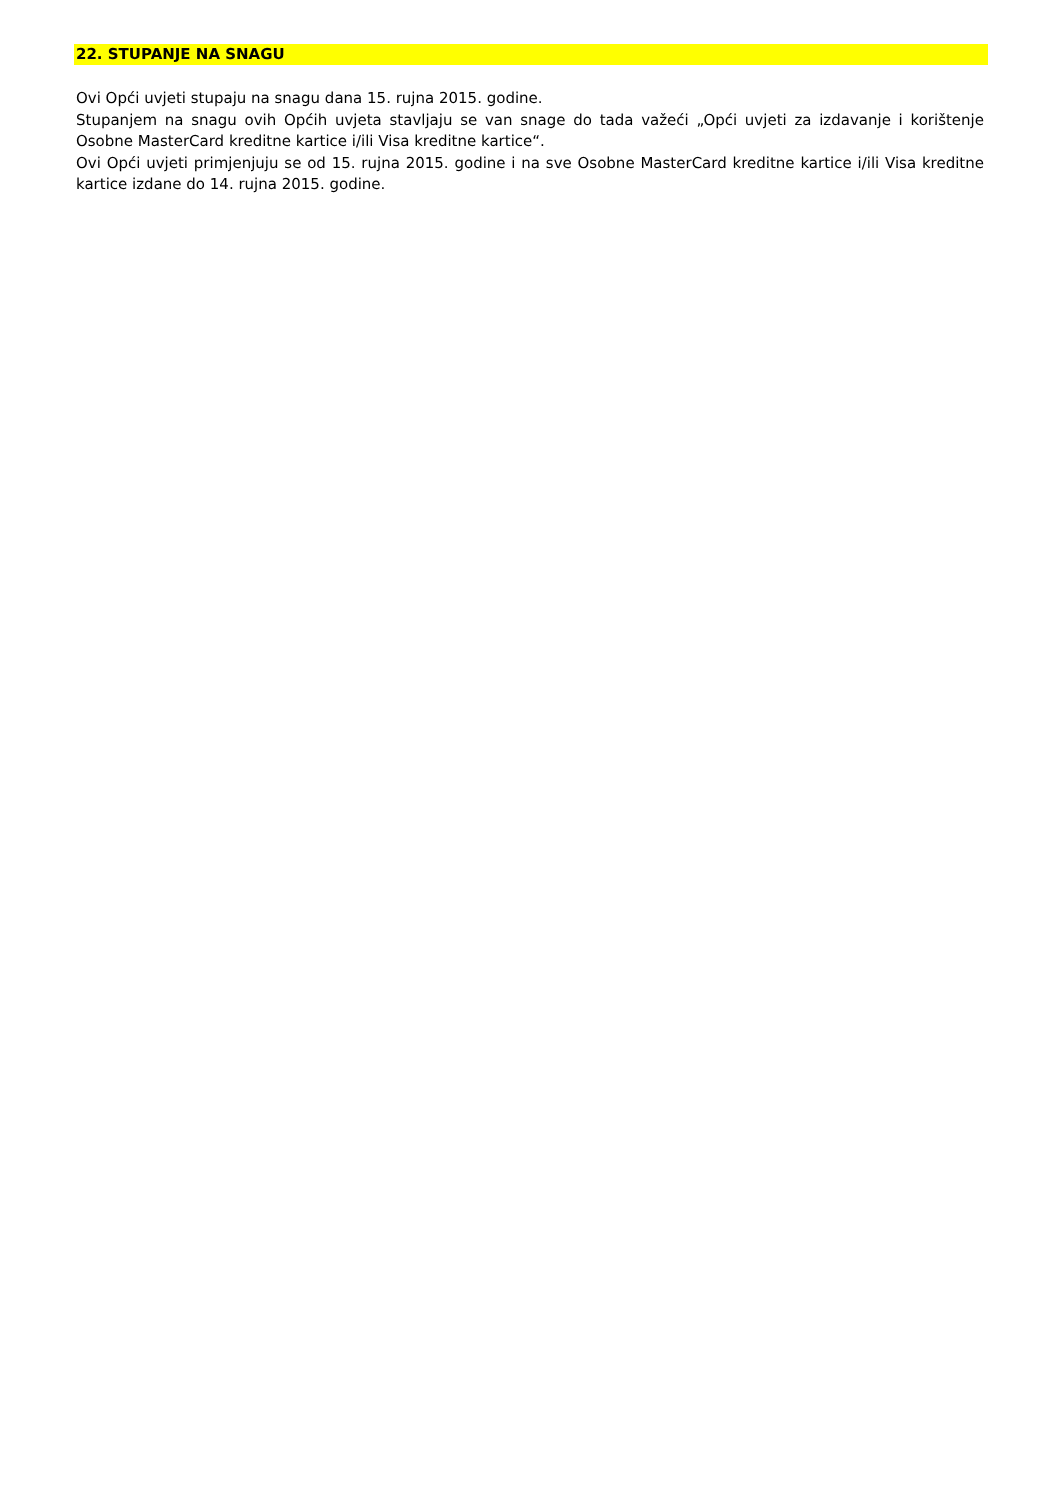22. STUPANJE NA SNAGU
Ovi Opći uvjeti stupaju na snagu dana 15. rujna 2015. godine.
Stupanjem na snagu ovih Općih uvjeta stavljaju se van snage do tada važeći „Opći uvjeti za izdavanje i korištenje Osobne MasterCard kreditne kartice i/ili Visa kreditne kartice“.
Ovi Opći uvjeti primjenjuju se od 15. rujna 2015. godine i na sve Osobne MasterCard kreditne kartice i/ili Visa kreditne kartice izdane do 14. rujna 2015. godine.